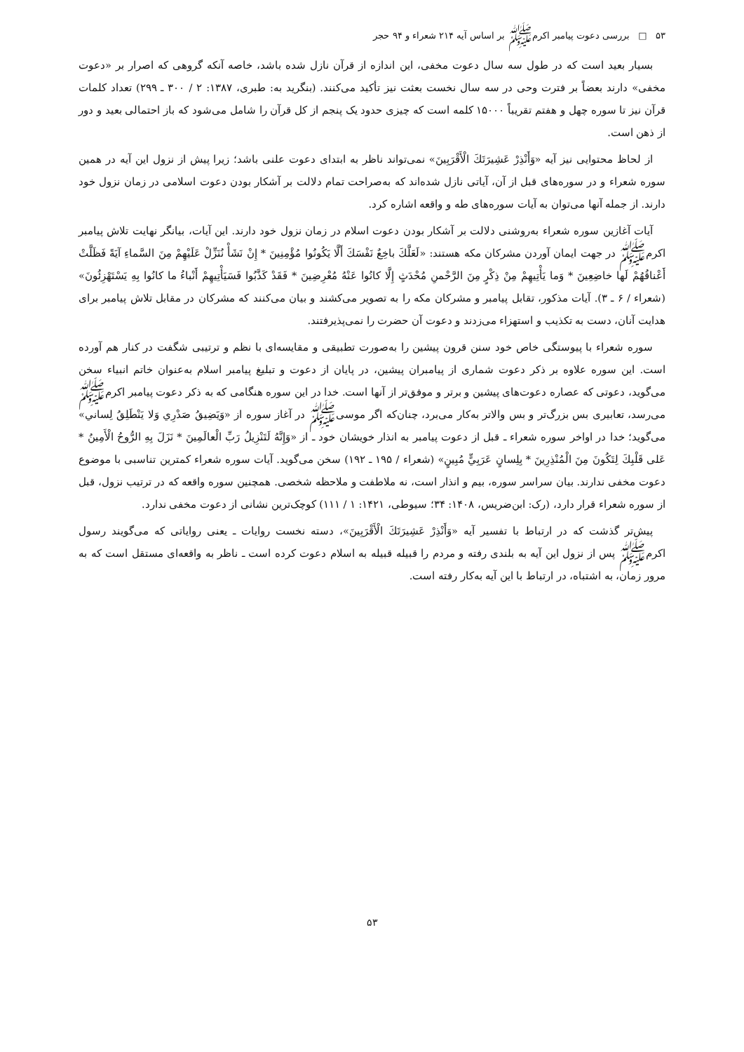۵۳ □ بررسی دعوت پیامبر اکرم‌ﷺ بر اساس آیه ۲۱۴ شعراء و ۹۴ حجر
بسیار بعید است که در طول سه سال دعوت مخفی، این اندازه از قرآن نازل شده باشد، خاصه آنکه گروهی که اصرار بر «دعوت مخفی» دارند بعضاً بر فترت وحی در سه سال نخست بعثت نیز تأکید می‌کنند. (بنگرید به: طبری، ۱۳۸۷: ۲ / ۳۰۰ ـ ۲۹۹) تعداد کلمات قرآن نیز تا سوره چهل و هفتم تقریباً ۱۵۰۰۰ کلمه است که چیزی حدود یک پنجم از کل قرآن را شامل می‌شود که باز احتمالی بعید و دور از ذهن است.
از لحاظ محتوایی نیز آیه «وَأَنْذِرْ عَشِيرَتَكَ الْأَقْرَبِينَ» نمی‌تواند ناظر به ابتدای دعوت علنی باشد؛ زیرا پیش از نزول این آیه در همین سوره شعراء و در سوره‌های قبل از آن، آیاتی نازل شده‌اند که به‌صراحت تمام دلالت بر آشکار بودن دعوت اسلامی در زمان نزول خود دارند. از جمله آنها می‌توان به آیات سوره‌های طه و واقعه اشاره کرد.
آیات آغازین سوره شعراء به‌روشنی دلالت بر آشکار بودن دعوت اسلام در زمان نزول خود دارند. این آیات، بیانگر نهایت تلاش پیامبر اکرم‌ﷺ در جهت ایمان آوردن مشرکان مکه هستند: «لَعَلَّكَ باخِعٌ نَفْسَكَ أَلَّا يَكُونُوا مُؤْمِنِينَ * إِنْ نَشَأْ نُنَزِّلْ عَلَيْهِمْ مِنَ السَّماءِ آيَةً فَظَلَّتْ أَعْناقُهُمْ لَها خاضِعِينَ * وَما يَأْتِيهِمْ مِنْ ذِكْرٍ مِنَ الرَّحْمنِ مُحْدَثٍ إِلَّا كانُوا عَنْهُ مُعْرِضِينَ * فَقَدْ كَذَّبُوا فَسَيَأْتِيهِمْ أَنْباءُ ما كانُوا بِهِ يَسْتَهْزِئُونَ» (شعراء / ۶ ـ ۳). آیات مذکور، تقابل پیامبر و مشرکان مکه را به تصویر می‌کشند و بیان می‌کنند که مشرکان در مقابل تلاش پیامبر برای هدایت آنان، دست به تکذیب و استهزاء می‌زدند و دعوت آن حضرت را نمی‌پذیرفتند.
سوره شعراء با پیوستگی خاص خود سنن قرون پیشین را به‌صورت تطبیقی و مقایسه‌ای با نظم و ترتیبی شگفت در کنار هم آورده است. این سوره علاوه بر ذکر دعوت شماری از پیامبران پیشین، در پایان از دعوت و تبلیغ پیامبر اسلام به‌عنوان خاتم انبیاء سخن می‌گوید، دعوتی که عصاره دعوت‌های پیشین و برتر و موفق‌تر از آنها است. خدا در این سوره هنگامی که به ذکر دعوت پیامبر اکرم‌ﷺ می‌رسد، تعابیری بس بزرگ‌تر و بس والاتر به‌کار می‌برد، چنان‌که اگر موسی‌ﷺ در آغاز سوره از «وَيَضِيقُ صَدْرِي وَلا يَنْطَلِقُ لِساني» می‌گوید؛ خدا در اواخر سوره شعراء ـ قبل از دعوت پیامبر به انذار خویشان خود ـ از «وَإِنَّهُ لَتَنْزِيلُ رَبِّ الْعالَمِينَ * نَزَلَ بِهِ الرُّوحُ الْأَمِينُ * عَلى قَلْبِكَ لِتَكُونَ مِنَ الْمُنْذِرِينَ * بِلِسانٍ عَرَبِيٍّ مُبِينٍ» (شعراء / ۱۹۵ ـ ۱۹۲) سخن می‌گوید. آیات سوره شعراء کمترین تناسبی با موضوع دعوت مخفی ندارند. بیان سراسر سوره، بیم و انذار است، نه ملاطفت و ملاحظه شخصی. همچنین سوره واقعه که در ترتیب نزول، قبل از سوره شعراء قرار دارد، (رک: ابن‌ضریس، ۱۴۰۸: ۳۴؛ سیوطی، ۱۴۲۱: ۱ / ۱۱۱) کوچک‌ترین نشانی از دعوت مخفی ندارد.
پیش‌تر گذشت که در ارتباط با تفسیر آیه «وَأَنْذِرْ عَشِيرَتَكَ الْأَقْرَبِينَ»، دسته نخست روایات ـ یعنی روایاتی که می‌گویند رسول اکرم‌ﷺ پس از نزول این آیه به بلندی رفته و مردم را قبیله قبیله به اسلام دعوت کرده است ـ ناظر به واقعه‌ای مستقل است که به مرور زمان، به اشتباه، در ارتباط با این آیه به‌کار رفته است.
۵۳